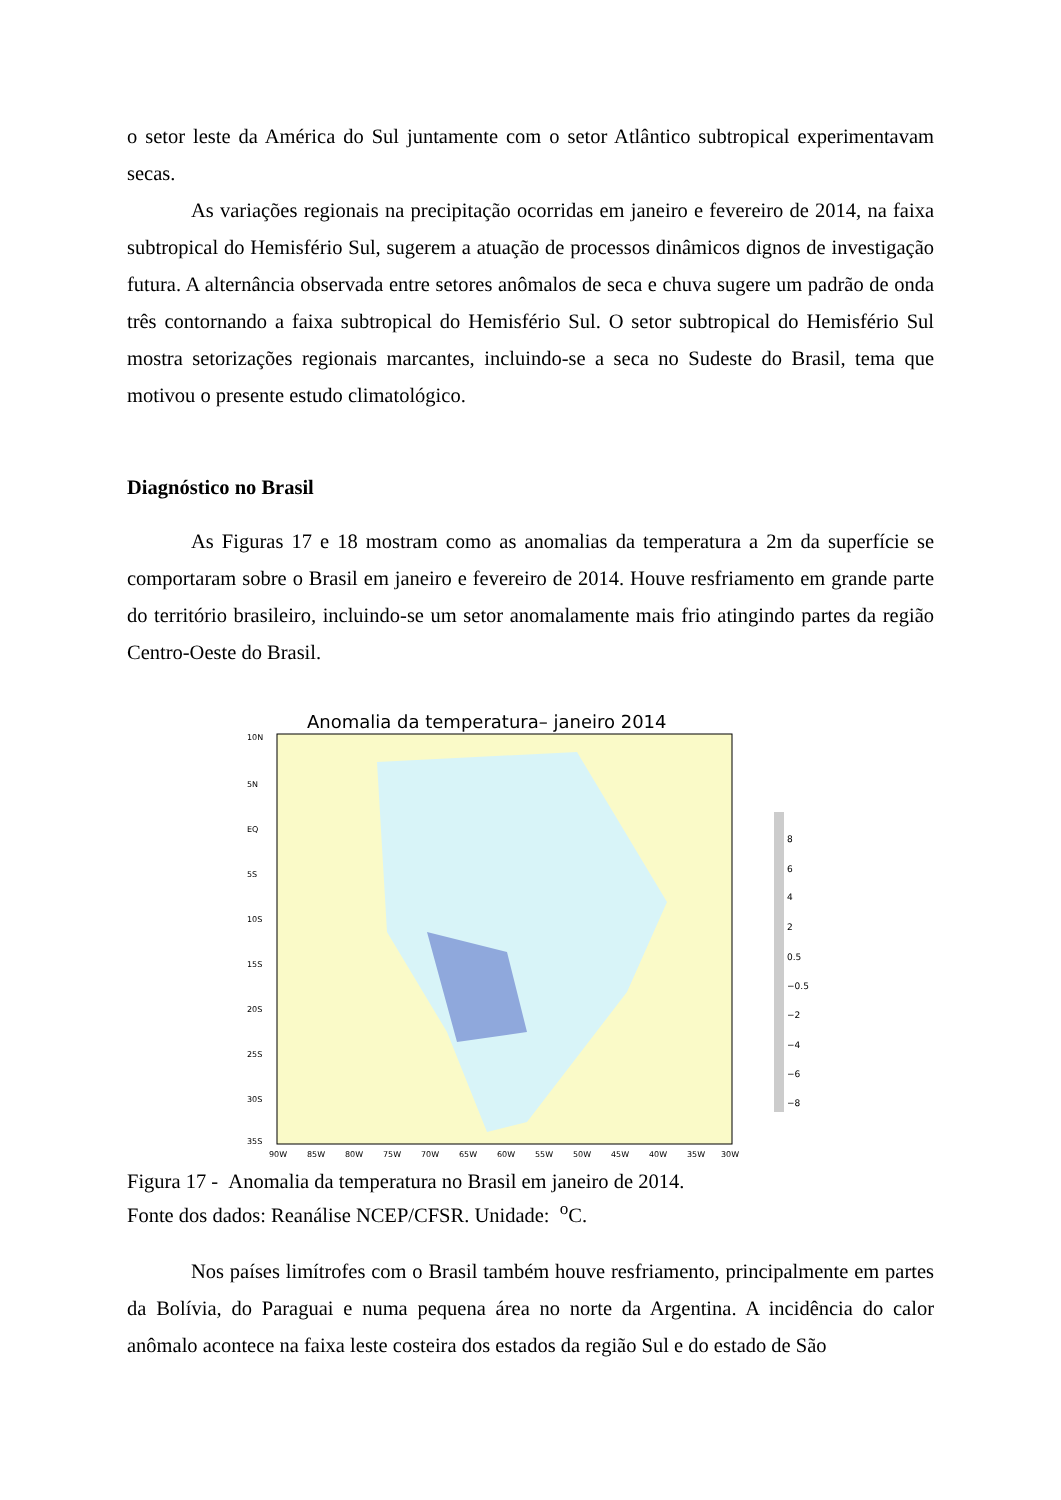o setor leste da América do Sul juntamente com o setor Atlântico subtropical experimentavam secas.
As variações regionais na precipitação ocorridas em janeiro e fevereiro de 2014, na faixa subtropical do Hemisfério Sul, sugerem a atuação de processos dinâmicos dignos de investigação futura. A alternância observada entre setores anômalos de seca e chuva sugere um padrão de onda três contornando a faixa subtropical do Hemisfério Sul. O setor subtropical do Hemisfério Sul mostra setorizações regionais marcantes, incluindo-se a seca no Sudeste do Brasil, tema que motivou o presente estudo climatológico.
Diagnóstico no Brasil
As Figuras 17 e 18 mostram como as anomalias da temperatura a 2m da superfície se comportaram sobre o Brasil em janeiro e fevereiro de 2014. Houve resfriamento em grande parte do território brasileiro, incluindo-se um setor anomalamente mais frio atingindo partes da região Centro-Oeste do Brasil.
Anomalia da temperatura– janeiro 2014
10N
5N
EQ
5S
10S
15S
20S
25S
30S
35S
90W
85W
80W
75W
70W
65W
60W
55W
50W
45W
40W
35W
30W
8
6
4
2
0.5
−0.5
−2
−4
−6
−8
Figura 17 - Anomalia da temperatura no Brasil em janeiro de 2014.
Fonte dos dados: Reanálise NCEP/CFSR. Unidade: <sup>o</sup>C.
Nos países limítrofes com o Brasil também houve resfriamento, principalmente em partes da Bolívia, do Paraguai e numa pequena área no norte da Argentina. A incidência do calor anômalo acontece na faixa leste costeira dos estados da região Sul e do estado de São